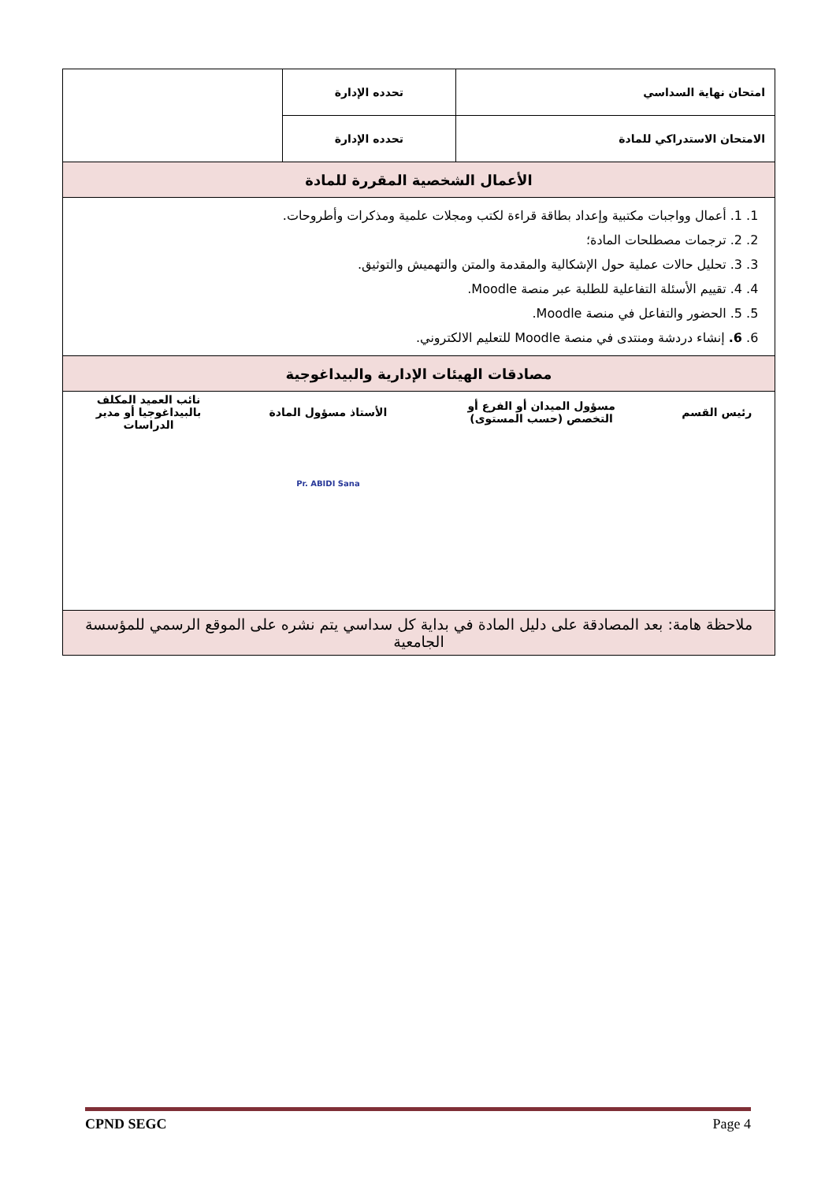| امتحان نهاية السداسي | تحدده الإدارة | |
| الامتحان الاستدراكي للمادة | تحدده الإدارة | |
| الأعمال الشخصية المقررة للمادة | | |
| 1. 1. أعمال وواجبات مكتبية وإعداد بطاقة قراءة لكتب ومجلات علمية ومذكرات وأطروحات. 2. 2. ترجمات مصطلحات المادة؛ 3. 3. تحليل حالات عملية حول الإشكالية والمقدمة والمتن والتهميش والتوثيق. 4. 4. تقييم الأسئلة التفاعلية للطلبة عبر منصة Moodle. 5. 5. الحضور والتفاعل في منصة Moodle. 6. 6. إنشاء دردشة ومنتدى في منصة Moodle للتعليم الالكتروني. | | |
| مصادقات الهيئات الإدارية والبيداغوجية | | |
| / رئيس القسم / مسؤول الميدان أو الفرع أو التخصص (حسب المستوى) / الأستاذ مسؤول المادة / نائب العميد المكلف بالبيداغوجيا أو مدير الدراسات / / / / Pr. ABIDI Sana / / | | |
| ملاحظة هامة: بعد المصادقة على دليل المادة في بداية كل سداسي يتم نشره على الموقع الرسمي للمؤسسة الجامعية | | |
CPND SEGC Page 4